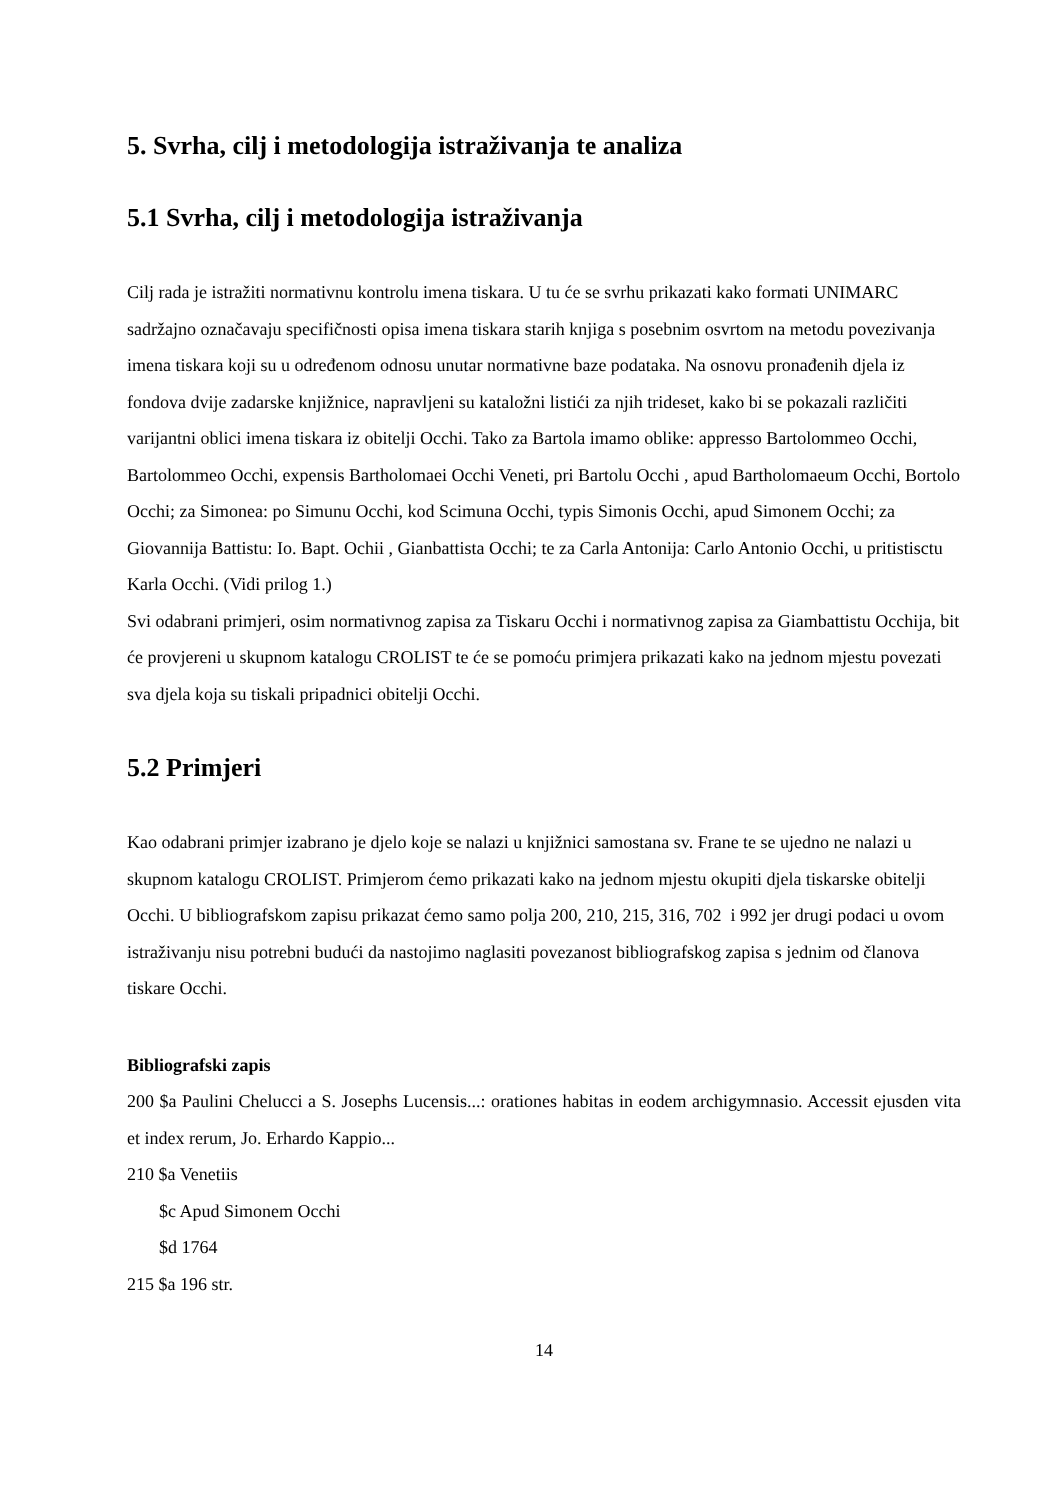5. Svrha, cilj i metodologija istraživanja te analiza
5.1 Svrha, cilj i metodologija istraživanja
Cilj rada je istražiti normativnu kontrolu imena tiskara. U tu će se svrhu prikazati kako formati UNIMARC sadržajno označavaju specifičnosti opisa imena tiskara starih knjiga s posebnim osvrtom na metodu povezivanja imena tiskara koji su u određenom odnosu unutar normativne baze podataka. Na osnovu pronađenih djela iz fondova dvije zadarske knjižnice, napravljeni su kataložni listići za njih trideset, kako bi se pokazali različiti varijantni oblici imena tiskara iz obitelji Occhi. Tako za Bartola imamo oblike: appresso Bartolommeo Occhi, Bartolommeo Occhi, expensis Bartholomaei Occhi Veneti, pri Bartolu Occhi , apud Bartholomaeum Occhi, Bortolo Occhi; za Simonea: po Simunu Occhi, kod Scimuna Occhi, typis Simonis Occhi, apud Simonem Occhi; za Giovannija Battistu: Io. Bapt. Ochii , Gianbattista Occhi; te za Carla Antonija: Carlo Antonio Occhi, u pritistisctu Karla Occhi. (Vidi prilog 1.)
Svi odabrani primjeri, osim normativnog zapisa za Tiskaru Occhi i normativnog zapisa za Giambattistu Occhija, bit će provjereni u skupnom katalogu CROLIST te će se pomoću primjera prikazati kako na jednom mjestu povezati sva djela koja su tiskali pripadnici obitelji Occhi.
5.2 Primjeri
Kao odabrani primjer izabrano je djelo koje se nalazi u knjižnici samostana sv. Frane te se ujedno ne nalazi u skupnom katalogu CROLIST. Primjerom ćemo prikazati kako na jednom mjestu okupiti djela tiskarske obitelji Occhi. U bibliografskom zapisu prikazat ćemo samo polja 200, 210, 215, 316, 702 i 992 jer drugi podaci u ovom istraživanju nisu potrebni budući da nastojimo naglasiti povezanost bibliografskog zapisa s jednim od članova tiskare Occhi.
Bibliografski zapis
200 $a Paulini Chelucci a S. Josephs Lucensis...: orationes habitas in eodem archigymnasio. Accessit ejusden vita et index rerum, Jo. Erhardo Kappio...
210 $a Venetiis
$c Apud Simonem Occhi
$d 1764
215 $a 196 str.
14